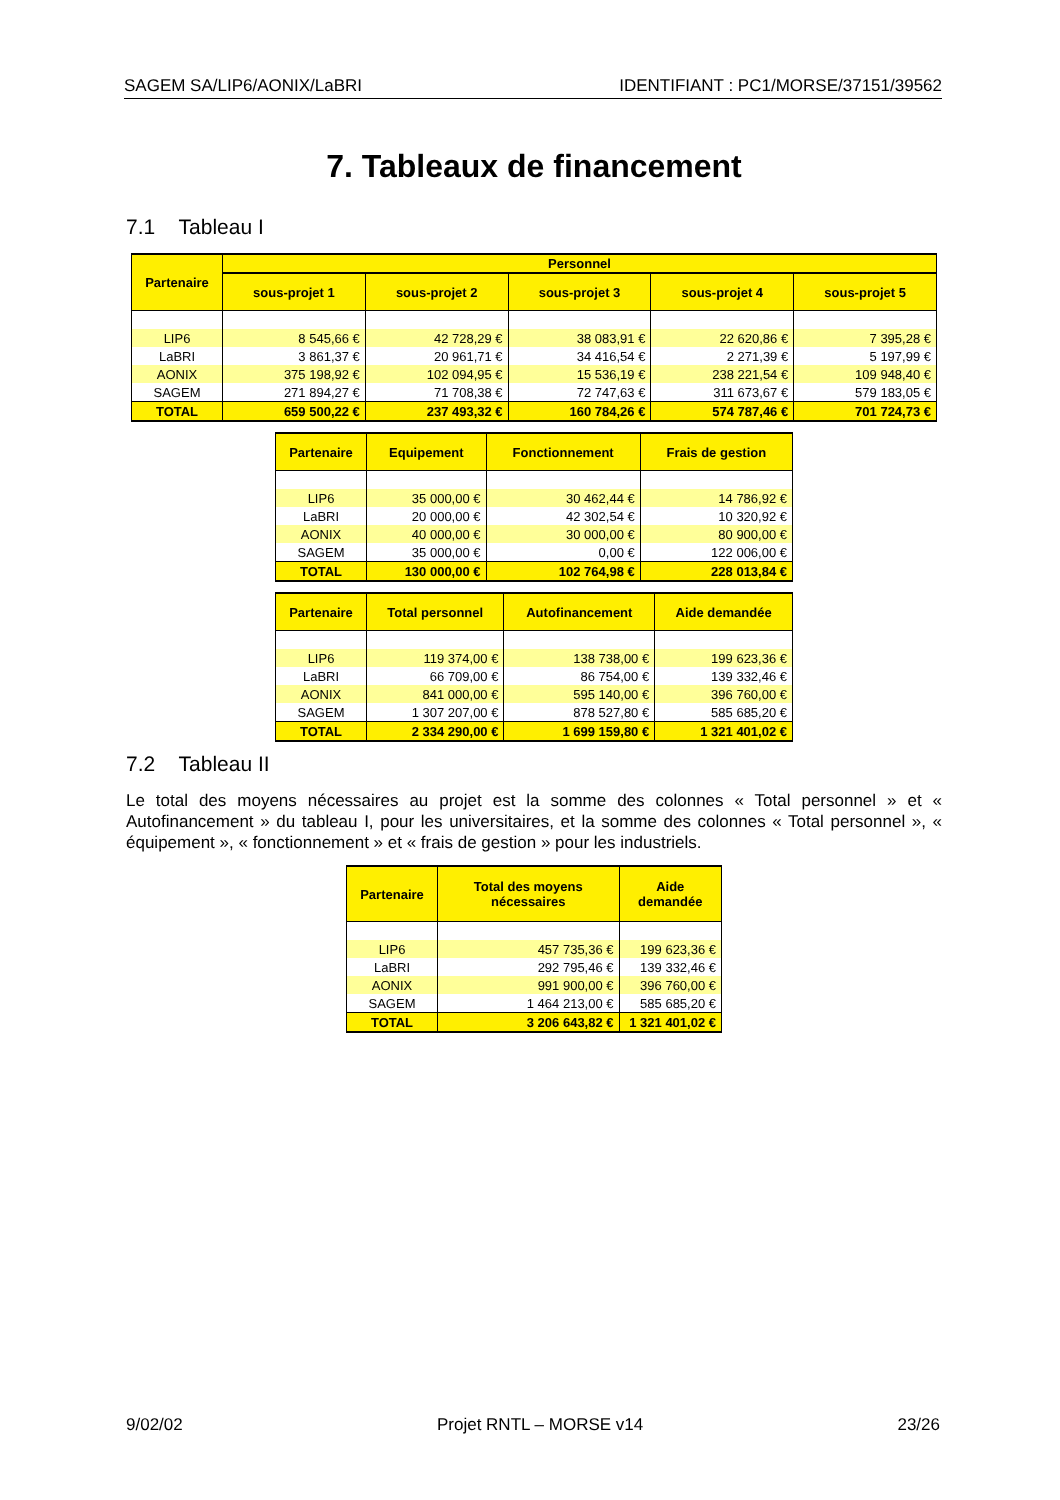SAGEM SA/LIP6/AONIX/LaBRI IDENTIFIANT : PC1/MORSE/37151/39562
7. Tableaux de financement
7.1 Tableau I
| Partenaire | Personnel | | | | |
| --- | --- | --- | --- | --- | --- |
| | sous-projet 1 | sous-projet 2 | sous-projet 3 | sous-projet 4 | sous-projet 5 |
| LIP6 | 8 545,66 € | 42 728,29 € | 38 083,91 € | 22 620,86 € | 7 395,28 € |
| LaBRI | 3 861,37 € | 20 961,71 € | 34 416,54 € | 2 271,39 € | 5 197,99 € |
| AONIX | 375 198,92 € | 102 094,95 € | 15 536,19 € | 238 221,54 € | 109 948,40 € |
| SAGEM | 271 894,27 € | 71 708,38 € | 72 747,63 € | 311 673,67 € | 579 183,05 € |
| TOTAL | 659 500,22 € | 237 493,32 € | 160 784,26 € | 574 787,46 € | 701 724,73 € |
| Partenaire | Equipement | Fonctionnement | Frais de gestion |
| --- | --- | --- | --- |
| LIP6 | 35 000,00 € | 30 462,44 € | 14 786,92 € |
| LaBRI | 20 000,00 € | 42 302,54 € | 10 320,92 € |
| AONIX | 40 000,00 € | 30 000,00 € | 80 900,00 € |
| SAGEM | 35 000,00 € | 0,00 € | 122 006,00 € |
| TOTAL | 130 000,00 € | 102 764,98 € | 228 013,84 € |
| Partenaire | Total personnel | Autofinancement | Aide demandée |
| --- | --- | --- | --- |
| LIP6 | 119 374,00 € | 138 738,00 € | 199 623,36 € |
| LaBRI | 66 709,00 € | 86 754,00 € | 139 332,46 € |
| AONIX | 841 000,00 € | 595 140,00 € | 396 760,00 € |
| SAGEM | 1 307 207,00 € | 878 527,80 € | 585 685,20 € |
| TOTAL | 2 334 290,00 € | 1 699 159,80 € | 1 321 401,02 € |
7.2 Tableau II
Le total des moyens nécessaires au projet est la somme des colonnes « Total personnel » et « Autofinancement » du tableau I, pour les universitaires, et la somme des colonnes « Total personnel », « équipement », « fonctionnement » et « frais de gestion » pour les industriels.
| Partenaire | Total des moyens nécessaires | Aide demandée |
| --- | --- | --- |
| LIP6 | 457 735,36 € | 199 623,36 € |
| LaBRI | 292 795,46 € | 139 332,46 € |
| AONIX | 991 900,00 € | 396 760,00 € |
| SAGEM | 1 464 213,00 € | 585 685,20 € |
| TOTAL | 3 206 643,82 € | 1 321 401,02 € |
9/02/02 Projet RNTL – MORSE v14 23/26